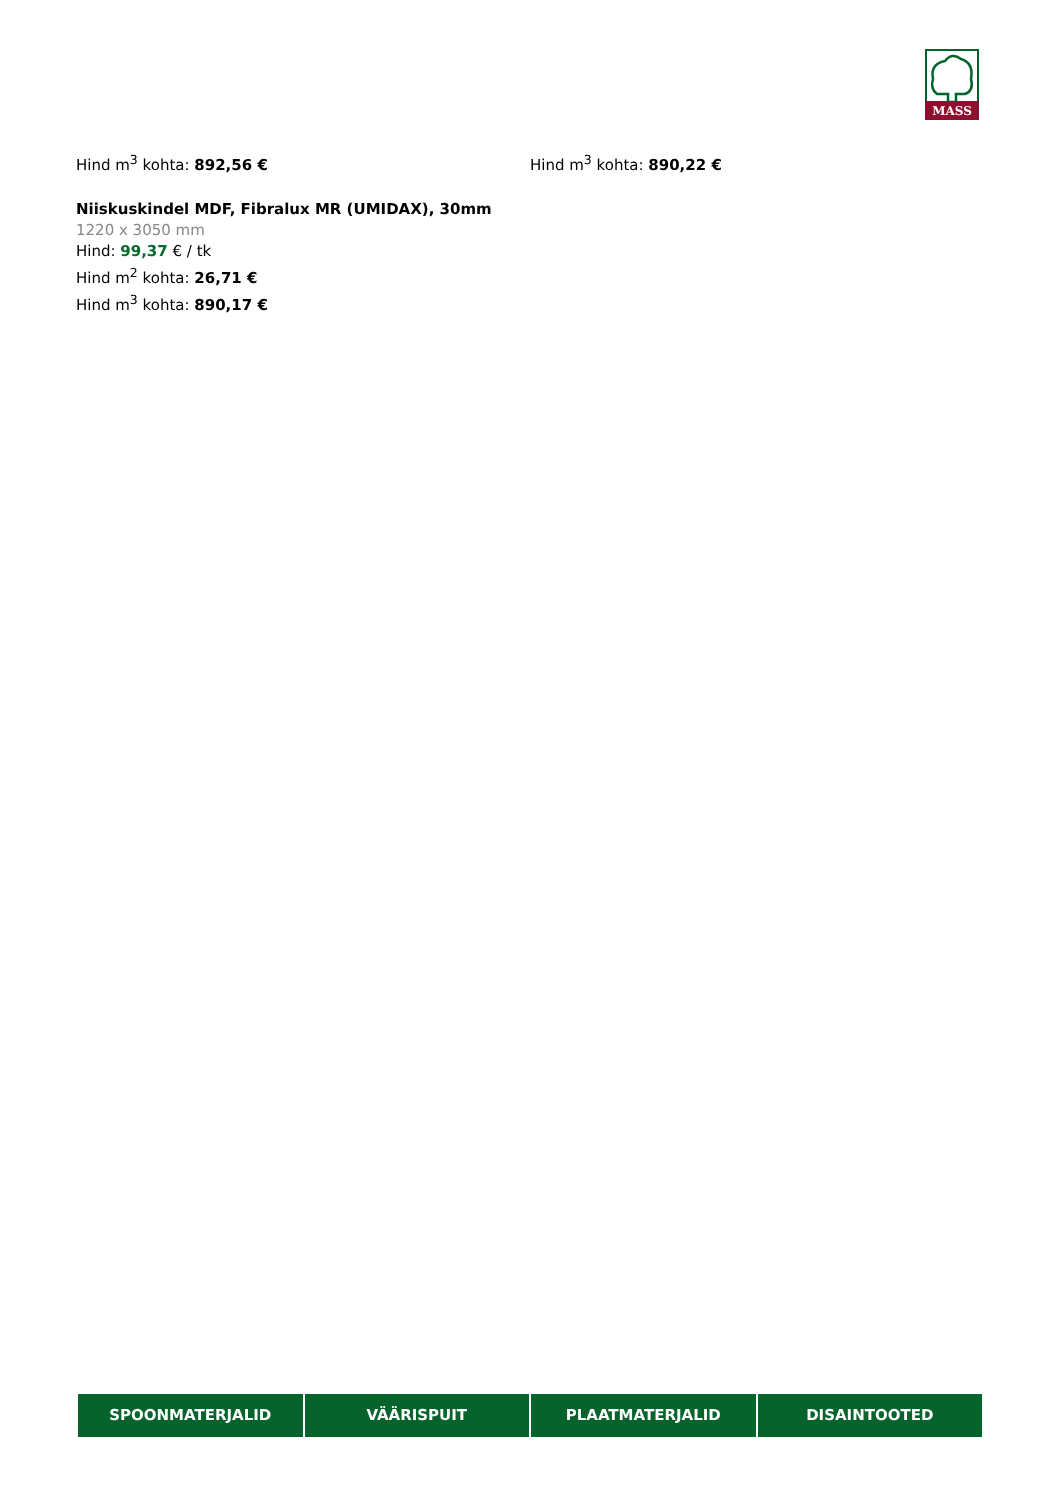MASS
Hind m<sup>3</sup> kohta: 892,56 € Hind m<sup>3</sup> kohta: 890,22 €
Niiskuskindel MDF, Fibralux MR (UMIDAX), 30mm
1220 x 3050 mm
Hind: 99,37 € / tk
Hind m<sup>2</sup> kohta: 26,71 €
Hind m<sup>3</sup> kohta: 890,17 €
SPOONMATERJALID VÄÄRISPUIT PLAATMATERJALID DISAINTOOTED